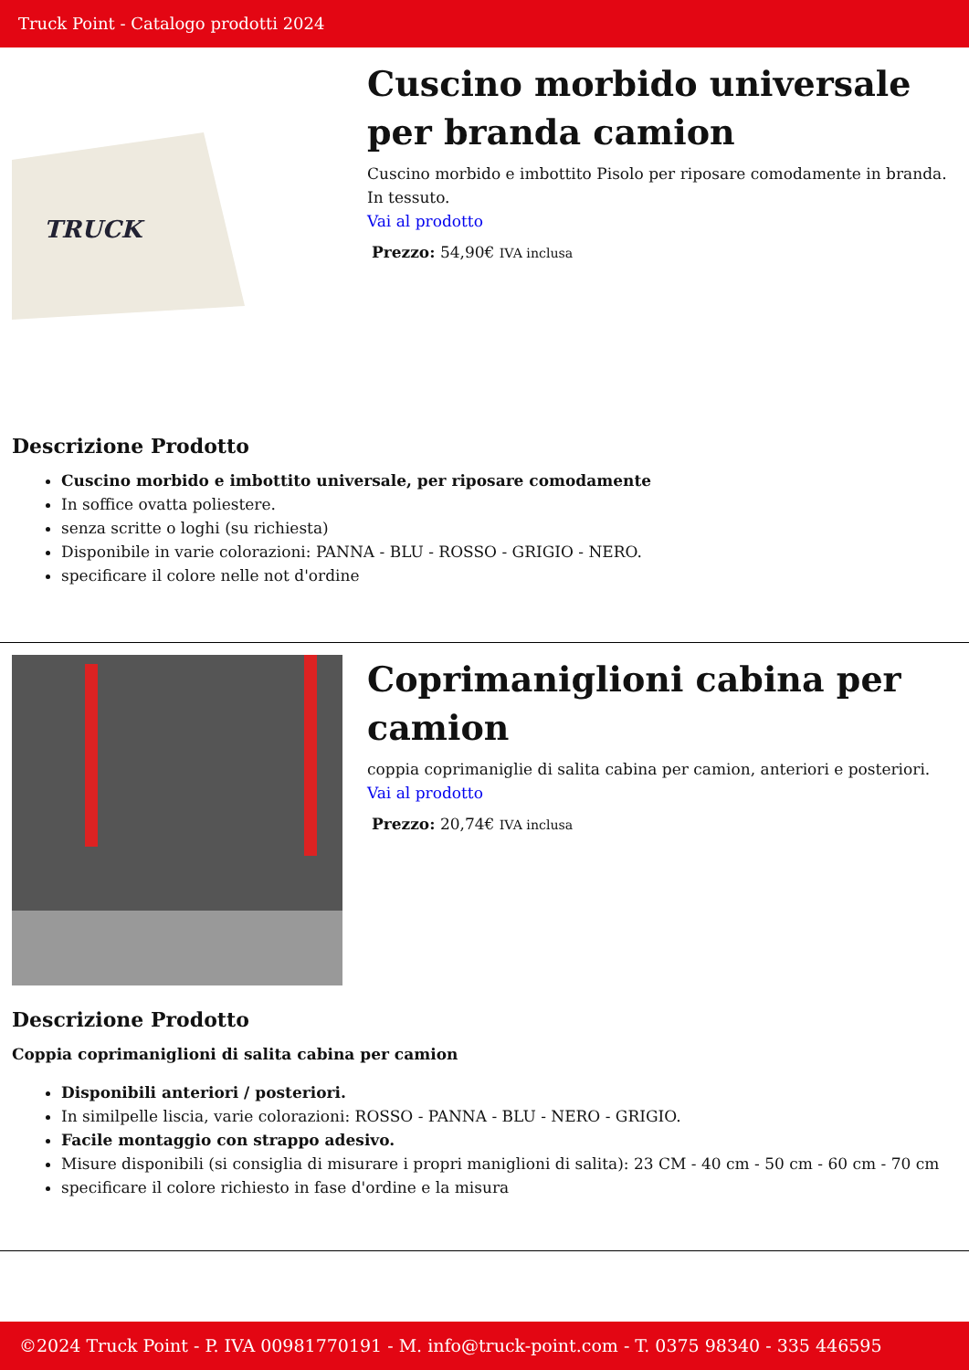Truck Point - Catalogo prodotti 2024
TRUCK
Cuscino morbido universale per branda camion
Cuscino morbido e imbottito Pisolo per riposare comodamente in branda. In tessuto.
Vai al prodotto
Prezzo: 54,90€ IVA inclusa
Descrizione Prodotto
Cuscino morbido e imbottito universale, per riposare comodamente
In soffice ovatta poliestere.
senza scritte o loghi (su richiesta)
Disponibile in varie colorazioni: PANNA - BLU - ROSSO - GRIGIO - NERO.
specificare il colore nelle not d'ordine
Coprimaniglioni cabina per camion
coppia coprimaniglie di salita cabina per camion, anteriori e posteriori.
Vai al prodotto
Prezzo: 20,74€ IVA inclusa
Descrizione Prodotto
Coppia coprimaniglioni di salita cabina per camion
Disponibili anteriori / posteriori.
In similpelle liscia, varie colorazioni: ROSSO - PANNA - BLU - NERO - GRIGIO.
Facile montaggio con strappo adesivo.
Misure disponibili (si consiglia di misurare i propri maniglioni di salita): 23 CM - 40 cm - 50 cm - 60 cm - 70 cm
specificare il colore richiesto in fase d'ordine e la misura
©2024 Truck Point - P. IVA 00981770191 - M. info@truck-point.com - T. 0375 98340 - 335 446595